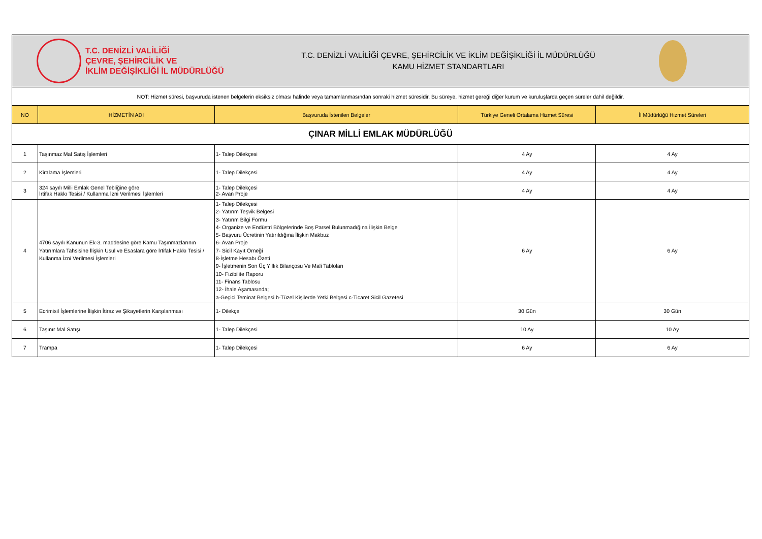| T.C. DENİZLİ VALİLİĞİ ÇEVRE, ŞEHİRCİLİK VE İKLİM DEĞİŞİKLİĞİ İL MÜDÜRLÜĞÜ T.C. DENİZLİ VALİLİĞİ ÇEVRE, ŞEHİRCİLİK VE İKLİM DEĞİŞİKLİĞİ İL MÜDÜRLÜĞÜ KAMU HİZMET STANDARTLARI | | | | |
| NOT: Hizmet süresi, başvuruda istenen belgelerin eksiksiz olması halinde veya tamamlanmasından sonraki hizmet süresidir. Bu süreye, hizmet gereği diğer kurum ve kuruluşlarda geçen süreler dahil değildir. | | | | |
| NO | HİZMETİN ADI | Başvuruda İstenilen Belgeler | Türkiye Geneli Ortalama Hizmet Süresi | İl Müdürlüğü Hizmet Süreleri |
| ÇINAR MİLLİ EMLAK MÜDÜRLÜĞÜ | | | | |
| 1 | Taşınmaz Mal Satış İşlemleri | 1- Talep Dilekçesi | 4 Ay | 4 Ay |
| 2 | Kiralama İşlemleri | 1- Talep Dilekçesi | 4 Ay | 4 Ay |
| 3 | 324 sayılı Milli Emlak Genel Tebliğine göre İrtifak Hakkı Tesisi / Kullanma İzni Verilmesi İşlemleri | 1- Talep Dilekçesi 2- Avan Proje | 4 Ay | 4 Ay |
| 4 | 4706 sayılı Kanunun Ek-3. maddesine göre Kamu Taşınmazlarının Yatırımlara Tahsisine İlişkin Usul ve Esaslara göre İrtifak Hakkı Tesisi / Kullanma İzni Verilmesi İşlemleri | 1- Talep Dilekçesi 2- Yatırım Teşvik Belgesi 3- Yatırım Bilgi Formu 4- Organize ve Endüstri Bölgelerinde Boş Parsel Bulunmadığına İlişkin Belge 5- Başvuru Ücretinin Yatırıldığına İlişkin Makbuz 6- Avan Proje 7- Sicil Kayıt Örneği 8-İşletme Hesabı Özeti 9- İşletmenin Son Üç Yıllık Bilançosu Ve Mali Tabloları 10- Fizibilite Raporu 11- Finans Tablosu 12- İhale Aşamasında; a-Geçici Teminat Belgesi b-Tüzel Kişilerde Yetki Belgesi c-Ticaret Sicil Gazetesi | 6 Ay | 6 Ay |
| 5 | Ecrimisil İşlemlerine İlişkin İtiraz ve Şikayetlerin Karşılanması | 1- Dilekçe | 30 Gün | 30 Gün |
| 6 | Taşınır Mal Satışı | 1- Talep Dilekçesi | 10 Ay | 10 Ay |
| 7 | Trampa | 1- Talep Dilekçesi | 6 Ay | 6 Ay |